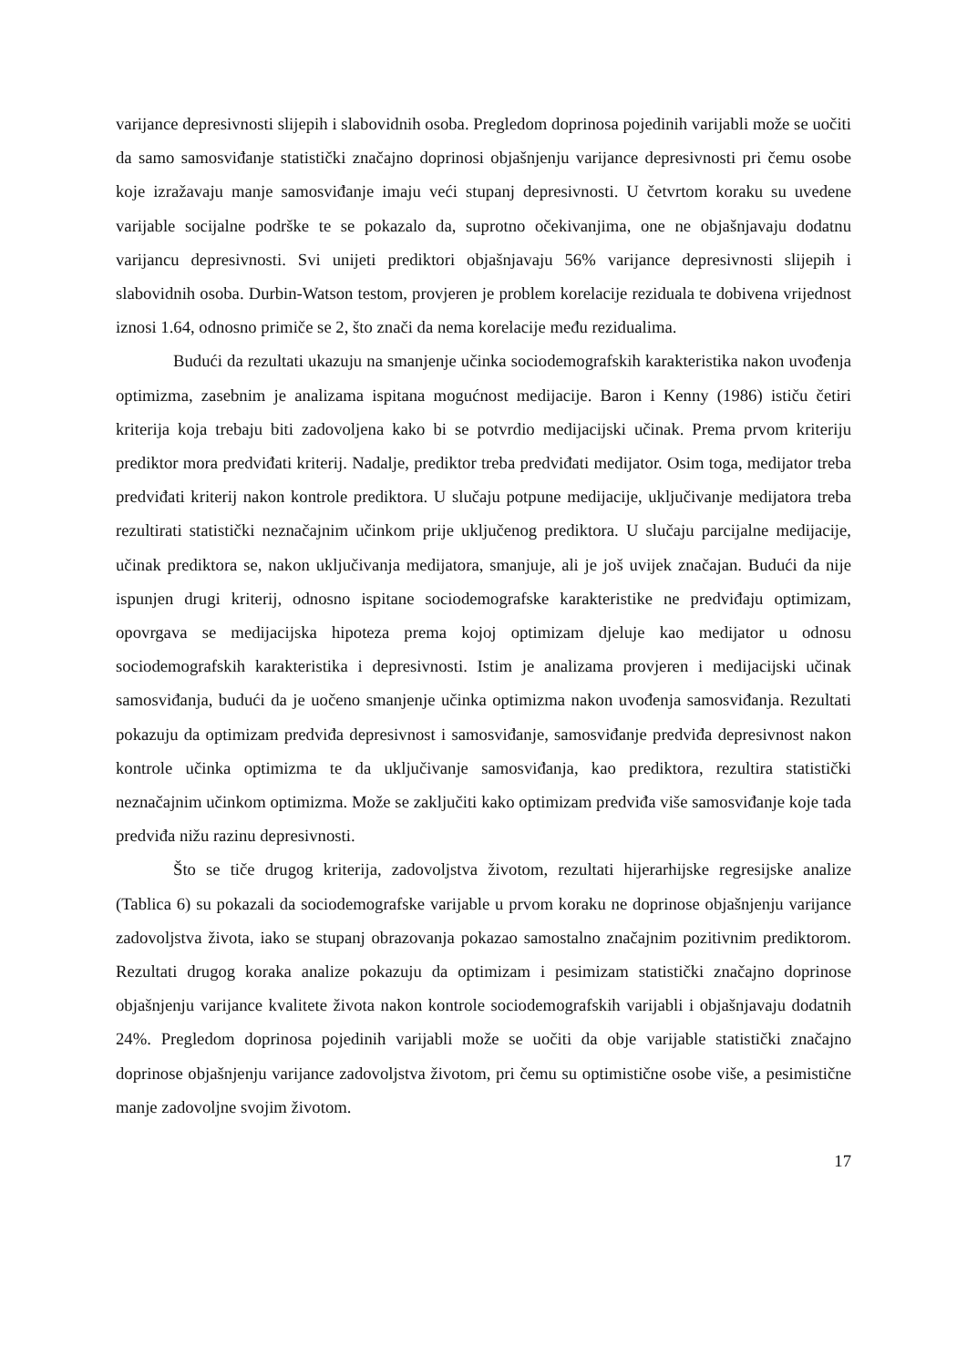varijance depresivnosti slijepih i slabovidnih osoba. Pregledom doprinosa pojedinih varijabli može se uočiti da samo samosviđanje statistički značajno doprinosi objašnjenju varijance depresivnosti pri čemu osobe koje izražavaju manje samosviđanje imaju veći stupanj depresivnosti. U četvrtom koraku su uvedene varijable socijalne podrške te se pokazalo da, suprotno očekivanjima, one ne objašnjavaju dodatnu varijancu depresivnosti. Svi unijeti prediktori objašnjavaju 56% varijance depresivnosti slijepih i slabovidnih osoba. Durbin-Watson testom, provjeren je problem korelacije reziduala te dobivena vrijednost iznosi 1.64, odnosno primiče se 2, što znači da nema korelacije među rezidualima.
Budući da rezultati ukazuju na smanjenje učinka sociodemografskih karakteristika nakon uvođenja optimizma, zasebnim je analizama ispitana mogućnost medijacije. Baron i Kenny (1986) ističu četiri kriterija koja trebaju biti zadovoljena kako bi se potvrdio medijacijski učinak. Prema prvom kriteriju prediktor mora predviđati kriterij. Nadalje, prediktor treba predviđati medijator. Osim toga, medijator treba predviđati kriterij nakon kontrole prediktora. U slučaju potpune medijacije, uključivanje medijatora treba rezultirati statistički neznačajnim učinkom prije uključenog prediktora. U slučaju parcijalne medijacije, učinak prediktora se, nakon uključivanja medijatora, smanjuje, ali je još uvijek značajan. Budući da nije ispunjen drugi kriterij, odnosno ispitane sociodemografske karakteristike ne predviđaju optimizam, opovrgava se medijacijska hipoteza prema kojoj optimizam djeluje kao medijator u odnosu sociodemografskih karakteristika i depresivnosti. Istim je analizama provjeren i medijacijski učinak samosviđanja, budući da je uočeno smanjenje učinka optimizma nakon uvođenja samosviđanja. Rezultati pokazuju da optimizam predviđa depresivnost i samosviđanje, samosviđanje predviđa depresivnost nakon kontrole učinka optimizma te da uključivanje samosviđanja, kao prediktora, rezultira statistički neznačajnim učinkom optimizma. Može se zaključiti kako optimizam predviđa više samosviđanje koje tada predviđa nižu razinu depresivnosti.
Što se tiče drugog kriterija, zadovoljstva životom, rezultati hijerarhijske regresijske analize (Tablica 6) su pokazali da sociodemografske varijable u prvom koraku ne doprinose objašnjenju varijance zadovoljstva života, iako se stupanj obrazovanja pokazao samostalno značajnim pozitivnim prediktorom. Rezultati drugog koraka analize pokazuju da optimizam i pesimizam statistički značajno doprinose objašnjenju varijance kvalitete života nakon kontrole sociodemografskih varijabli i objašnjavaju dodatnih 24%. Pregledom doprinosa pojedinih varijabli može se uočiti da obje varijable statistički značajno doprinose objašnjenju varijance zadovoljstva životom, pri čemu su optimistične osobe više, a pesimistične manje zadovoljne svojim životom.
17